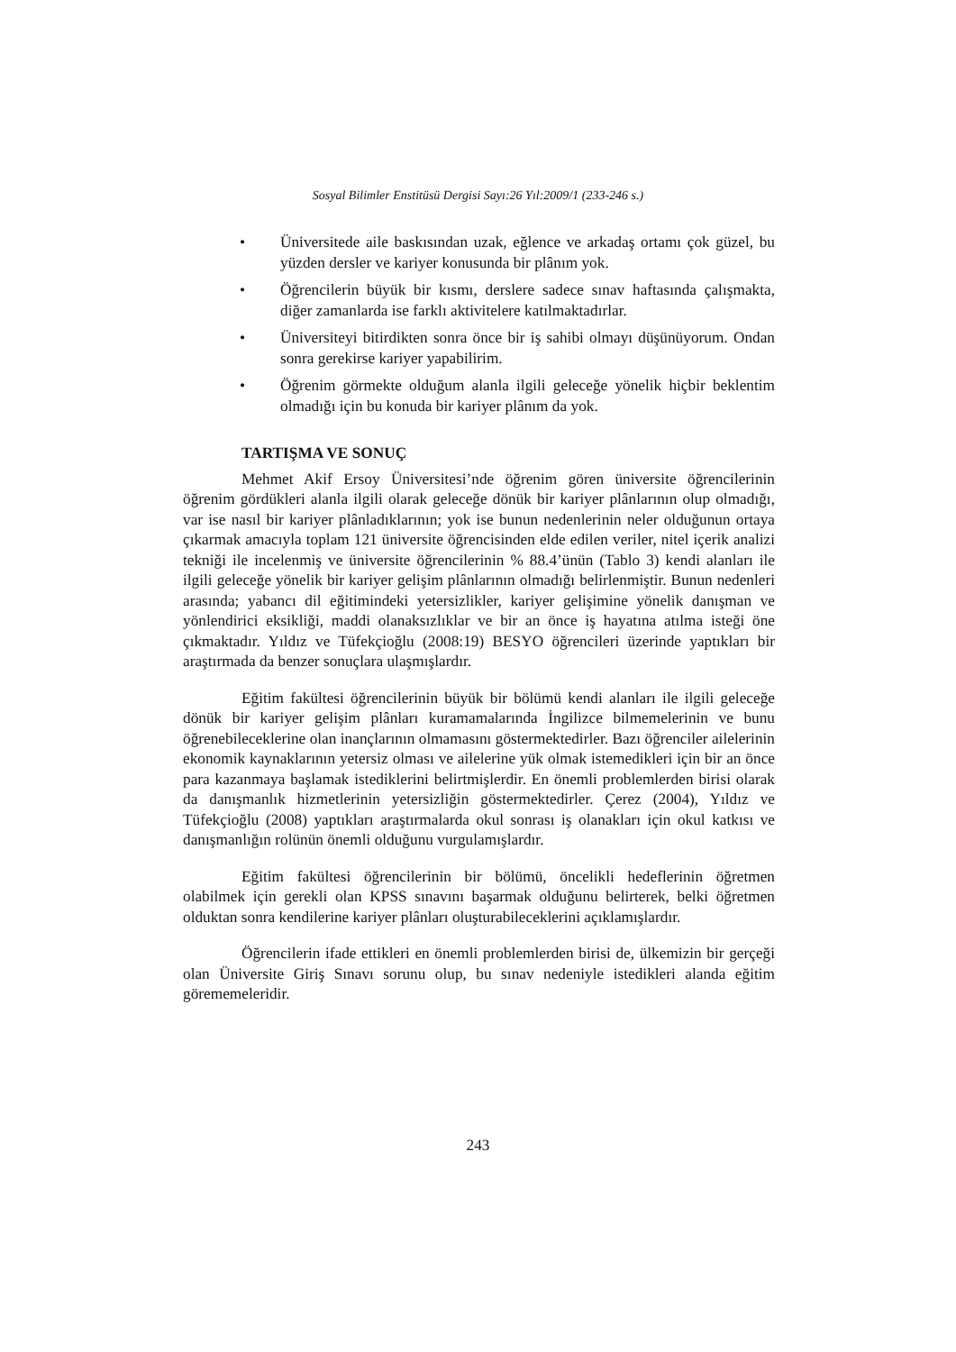Sosyal Bilimler Enstitüsü Dergisi Sayı:26 Yıl:2009/1 (233-246 s.)
• Üniversitede aile baskısından uzak, eğlence ve arkadaş ortamı çok güzel, bu yüzden dersler ve kariyer konusunda bir plânım yok.
• Öğrencilerin büyük bir kısmı, derslere sadece sınav haftasında çalışmakta, diğer zamanlarda ise farklı aktivitelere katılmaktadırlar.
• Üniversiteyi bitirdikten sonra önce bir iş sahibi olmayı düşünüyorum. Ondan sonra gerekirse kariyer yapabilirim.
• Öğrenim görmekte olduğum alanla ilgili geleceğe yönelik hiçbir beklentim olmadığı için bu konuda bir kariyer plânım da yok.
TARTIŞMA VE SONUÇ
Mehmet Akif Ersoy Üniversitesi’nde öğrenim gören üniversite öğrencilerinin öğrenim gördükleri alanla ilgili olarak geleceğe dönük bir kariyer plânlarının olup olmadığı, var ise nasıl bir kariyer plânladıklarının; yok ise bunun nedenlerinin neler olduğunun ortaya çıkarmak amacıyla toplam 121 üniversite öğrencisinden elde edilen veriler, nitel içerik analizi tekniği ile incelenmiş ve üniversite öğrencilerinin % 88.4’ünün (Tablo 3) kendi alanları ile ilgili geleceğe yönelik bir kariyer gelişim plânlarının olmadığı belirlenmiştir. Bunun nedenleri arasında; yabancı dil eğitimindeki yetersizlikler, kariyer gelişimine yönelik danışman ve yönlendirici eksikliği, maddi olanaksızlıklar ve bir an önce iş hayatına atılma isteği öne çıkmaktadır. Yıldız ve Tüfekçioğlu (2008:19) BESYO öğrencileri üzerinde yaptıkları bir araştırmada da benzer sonuçlara ulaşmışlardır.
Eğitim fakültesi öğrencilerinin büyük bir bölümü kendi alanları ile ilgili geleceğe dönük bir kariyer gelişim plânları kuramamalarında İngilizce bilmemelerinin ve bunu öğrenebileceklerine olan inançlarının olmamasını göstermektedirler. Bazı öğrenciler ailelerinin ekonomik kaynaklarının yetersiz olması ve ailelerine yük olmak istemedikleri için bir an önce para kazanmaya başlamak istediklerini belirtmişlerdir. En önemli problemlerden birisi olarak da danışmanlık hizmetlerinin yetersizliğin göstermektedirler. Çerez (2004), Yıldız ve Tüfekçioğlu (2008) yaptıkları araştırmalarda okul sonrası iş olanakları için okul katkısı ve danışmanlığın rolünün önemli olduğunu vurgulamışlardır.
Eğitim fakültesi öğrencilerinin bir bölümü, öncelikli hedeflerinin öğretmen olabilmek için gerekli olan KPSS sınavını başarmak olduğunu belirterek, belki öğretmen olduktan sonra kendilerine kariyer plânları oluşturabileceklerini açıklamışlardır.
Öğrencilerin ifade ettikleri en önemli problemlerden birisi de, ülkemizin bir gerçeği olan Üniversite Giriş Sınavı sorunu olup, bu sınav nedeniyle istedikleri alanda eğitim görememeleridir.
243